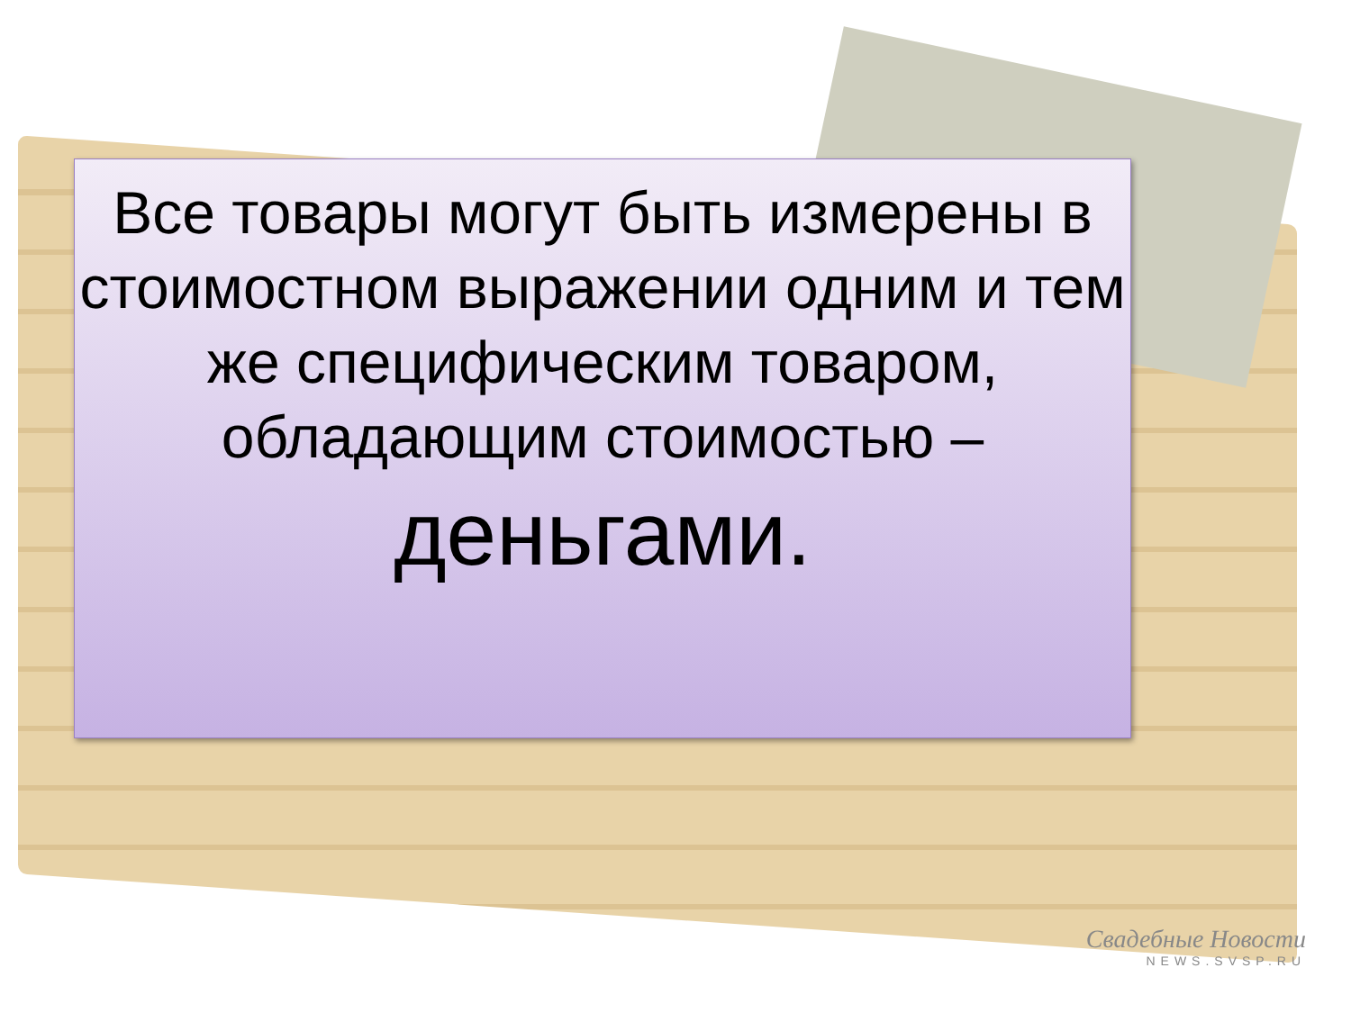Все товары могут быть измерены в стоимостном выражении одним и тем же специфическим товаром, обладающим стоимостью – деньгами.
Свадебные Новости
NEWS.SVSP.RU